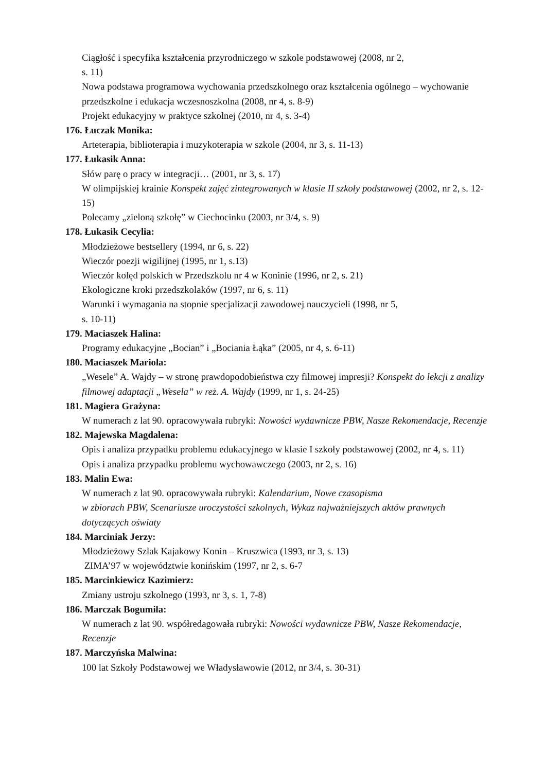Ciągłość i specyfika kształcenia przyrodniczego w szkole podstawowej (2008, nr 2,
s. 11)
Nowa podstawa programowa wychowania przedszkolnego oraz kształcenia ogólnego – wychowanie przedszkolne i edukacja wczesnoszkolna (2008, nr 4, s. 8-9)
Projekt edukacyjny w praktyce szkolnej (2010, nr 4, s. 3-4)
176. Łuczak Monika:
Arteterapia, biblioterapia i muzykoterapia w szkole (2004, nr 3, s. 11-13)
177. Łukasik Anna:
Słów parę o pracy w integracji… (2001, nr 3, s. 17)
W olimpijskiej krainie Konspekt zajęć zintegrowanych w klasie II szkoły podstawowej (2002, nr 2, s. 12-15)
Polecamy „zieloną szkołę” w Ciechocinku (2003, nr 3/4, s. 9)
178. Łukasik Cecylia:
Młodzieżowe bestsellery (1994, nr 6, s. 22)
Wieczór poezji wigilijnej (1995, nr 1, s.13)
Wieczór kolęd polskich w Przedszkolu nr 4 w Koninie (1996, nr 2, s. 21)
Ekologiczne kroki przedszkolaków (1997, nr 6, s. 11)
Warunki i wymagania na stopnie specjalizacji zawodowej nauczycieli (1998, nr 5,
s. 10-11)
179. Maciaszek Halina:
Programy edukacyjne „Bocian” i „Bociania Łąka” (2005, nr 4, s. 6-11)
180. Maciaszek Mariola:
„Wesele” A. Wajdy – w stronę prawdopodobieństwa czy filmowej impresji? Konspekt do lekcji z analizy filmowej adaptacji „Wesela” w reż. A. Wajdy (1999, nr 1, s. 24-25)
181. Magiera Grażyna:
W numerach z lat 90. opracowywała rubryki: Nowości wydawnicze PBW, Nasze Rekomendacje, Recenzje
182. Majewska Magdalena:
Opis i analiza przypadku problemu edukacyjnego w klasie I szkoły podstawowej (2002, nr 4, s. 11)
Opis i analiza przypadku problemu wychowawczego (2003, nr 2, s. 16)
183. Malin Ewa:
W numerach z lat 90. opracowywała rubryki: Kalendarium, Nowe czasopisma
w zbiorach PBW, Scenariusze uroczystości szkolnych, Wykaz najważniejszych aktów prawnych dotyczących oświaty
184. Marciniak Jerzy:
Młodzieżowy Szlak Kajakowy Konin – Kruszwica (1993, nr 3, s. 13)
ZIMA’97 w województwie konińskim (1997, nr 2, s. 6-7
185. Marcinkiewicz Kazimierz:
Zmiany ustroju szkolnego (1993, nr 3, s. 1, 7-8)
186. Marczak Bogumiła:
W numerach z lat 90. współredagowała rubryki: Nowości wydawnicze PBW, Nasze Rekomendacje, Recenzje
187. Marczyńska Malwina:
100 lat Szkoły Podstawowej we Władysławowie (2012, nr 3/4, s. 30-31)